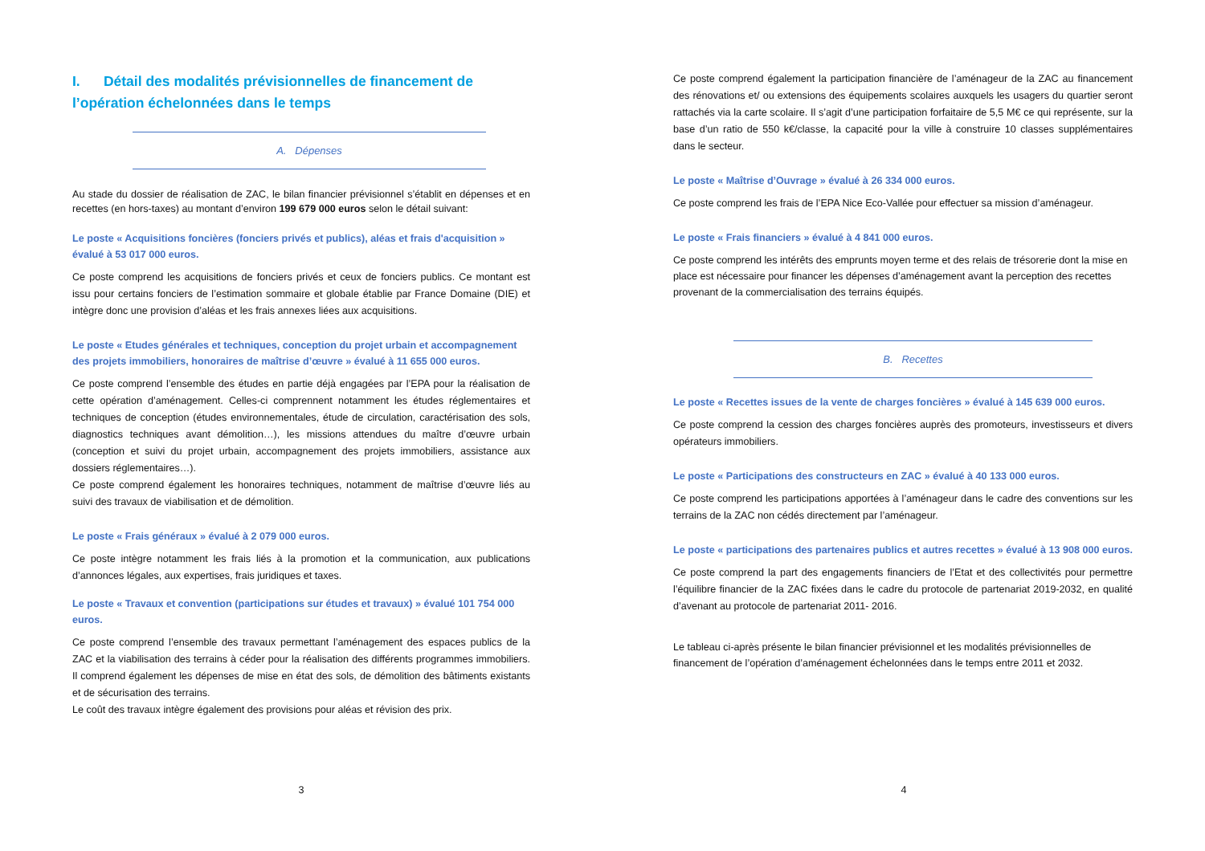I. Détail des modalités prévisionnelles de financement de l’opération échelonnées dans le temps
A. Dépenses
Au stade du dossier de réalisation de ZAC, le bilan financier prévisionnel s’établit en dépenses et en recettes (en hors-taxes) au montant d’environ 199 679 000 euros selon le détail suivant:
Le poste « Acquisitions foncières (fonciers privés et publics), aléas et frais d'acquisition » évalué à 53 017 000 euros.
Ce poste comprend les acquisitions de fonciers privés et ceux de fonciers publics. Ce montant est issu pour certains fonciers de l’estimation sommaire et globale établie par France Domaine (DIE) et intègre donc une provision d’aléas et les frais annexes liées aux acquisitions.
Le poste « Etudes générales et techniques, conception du projet urbain et accompagnement des projets immobiliers, honoraires de maîtrise d’œuvre » évalué à 11 655 000 euros.
Ce poste comprend l’ensemble des études en partie déjà engagées par l’EPA pour la réalisation de cette opération d’aménagement. Celles-ci comprennent notamment les études réglementaires et techniques de conception (études environnementales, étude de circulation, caractérisation des sols, diagnostics techniques avant démolition…), les missions attendues du maître d’œuvre urbain (conception et suivi du projet urbain, accompagnement des projets immobiliers, assistance aux dossiers réglementaires…).
Ce poste comprend également les honoraires techniques, notamment de maîtrise d’œuvre liés au suivi des travaux de viabilisation et de démolition.
Le poste « Frais généraux » évalué à 2 079 000 euros.
Ce poste intègre notamment les frais liés à la promotion et la communication, aux publications d’annonces légales, aux expertises, frais juridiques et taxes.
Le poste « Travaux et convention (participations sur études et travaux) » évalué 101 754 000 euros.
Ce poste comprend l’ensemble des travaux permettant l’aménagement des espaces publics de la ZAC et la viabilisation des terrains à céder pour la réalisation des différents programmes immobiliers. Il comprend également les dépenses de mise en état des sols, de démolition des bâtiments existants et de sécurisation des terrains.
Le coût des travaux intègre également des provisions pour aléas et révision des prix.
3
Ce poste comprend également la participation financière de l’aménageur de la ZAC au financement des rénovations et/ ou extensions des équipements scolaires auxquels les usagers du quartier seront rattachés via la carte scolaire. Il s’agit d’une participation forfaitaire de 5,5 M€ ce qui représente, sur la base d’un ratio de 550 k€/classe, la capacité pour la ville à construire 10 classes supplémentaires dans le secteur.
Le poste « Maîtrise d’Ouvrage » évalué à 26 334 000 euros.
Ce poste comprend les frais de l’EPA Nice Eco-Vallée pour effectuer sa mission d’aménageur.
Le poste « Frais financiers » évalué à 4 841 000 euros.
Ce poste comprend les intérêts des emprunts moyen terme et des relais de trésorerie dont la mise en place est nécessaire pour financer les dépenses d’aménagement avant la perception des recettes provenant de la commercialisation des terrains équipés.
B. Recettes
Le poste « Recettes issues de la vente de charges foncières » évalué à 145 639 000 euros.
Ce poste comprend la cession des charges foncières auprès des promoteurs, investisseurs et divers opérateurs immobiliers.
Le poste « Participations des constructeurs en ZAC » évalué à 40 133 000 euros.
Ce poste comprend les participations apportées à l’aménageur dans le cadre des conventions sur les terrains de la ZAC non cédés directement par l’aménageur.
Le poste « participations des partenaires publics et autres recettes » évalué à 13 908 000 euros.
Ce poste comprend la part des engagements financiers de l’Etat et des collectivités pour permettre l’équilibre financier de la ZAC fixées dans le cadre du protocole de partenariat 2019-2032, en qualité d’avenant au protocole de partenariat 2011- 2016.
Le tableau ci-après présente le bilan financier prévisionnel et les modalités prévisionnelles de financement de l’opération d’aménagement échelonnées dans le temps entre 2011 et 2032.
4